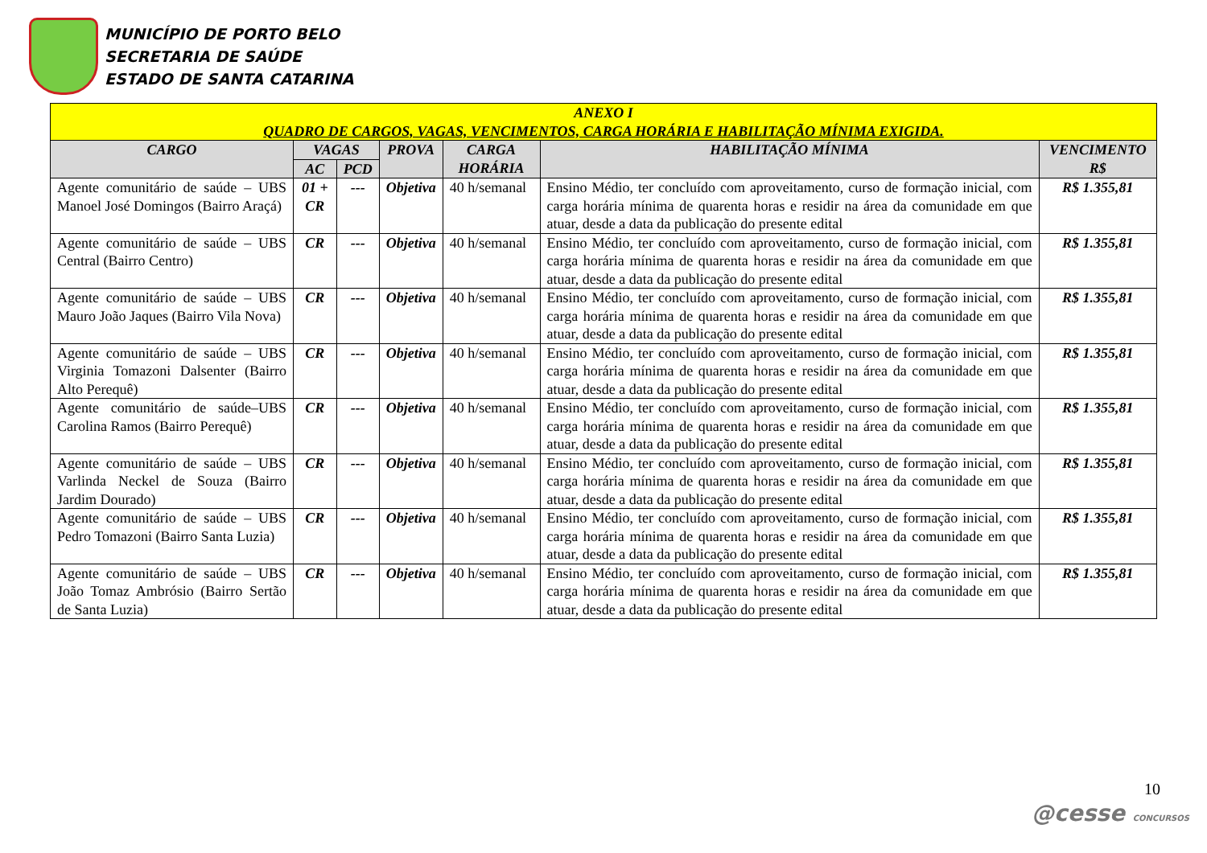MUNICÍPIO DE PORTO BELO
SECRETARIA DE SAÚDE
ESTADO DE SANTA CATARINA
| ANEXO I QUADRO DE CARGOS, VAGAS, VENCIMENTOS, CARGA HORÁRIA E HABILITAÇÃO MÍNIMA EXIGIDA. | | | | | | |
| --- | --- | --- | --- | --- | --- | --- |
| CARGO | VAGAS | | PROVA | CARGA HORÁRIA | HABILITAÇÃO MÍNIMA | VENCIMENTO R$ |
| | AC | PCD | | | | |
| Agente comunitário de saúde – UBS Manoel José Domingos (Bairro Araçá) | 01 + CR | --- | Objetiva | 40 h/semanal | Ensino Médio, ter concluído com aproveitamento, curso de formação inicial, com carga horária mínima de quarenta horas e residir na área da comunidade em que atuar, desde a data da publicação do presente edital | R$ 1.355,81 |
| Agente comunitário de saúde – UBS Central (Bairro Centro) | CR | --- | Objetiva | 40 h/semanal | Ensino Médio, ter concluído com aproveitamento, curso de formação inicial, com carga horária mínima de quarenta horas e residir na área da comunidade em que atuar, desde a data da publicação do presente edital | R$ 1.355,81 |
| Agente comunitário de saúde – UBS Mauro João Jaques (Bairro Vila Nova) | CR | --- | Objetiva | 40 h/semanal | Ensino Médio, ter concluído com aproveitamento, curso de formação inicial, com carga horária mínima de quarenta horas e residir na área da comunidade em que atuar, desde a data da publicação do presente edital | R$ 1.355,81 |
| Agente comunitário de saúde – UBS Virginia Tomazoni Dalsenter (Bairro Alto Perequê) | CR | --- | Objetiva | 40 h/semanal | Ensino Médio, ter concluído com aproveitamento, curso de formação inicial, com carga horária mínima de quarenta horas e residir na área da comunidade em que atuar, desde a data da publicação do presente edital | R$ 1.355,81 |
| Agente comunitário de saúde–UBS Carolina Ramos (Bairro Perequê) | CR | --- | Objetiva | 40 h/semanal | Ensino Médio, ter concluído com aproveitamento, curso de formação inicial, com carga horária mínima de quarenta horas e residir na área da comunidade em que atuar, desde a data da publicação do presente edital | R$ 1.355,81 |
| Agente comunitário de saúde – UBS Varlinda Neckel de Souza (Bairro Jardim Dourado) | CR | --- | Objetiva | 40 h/semanal | Ensino Médio, ter concluído com aproveitamento, curso de formação inicial, com carga horária mínima de quarenta horas e residir na área da comunidade em que atuar, desde a data da publicação do presente edital | R$ 1.355,81 |
| Agente comunitário de saúde – UBS Pedro Tomazoni (Bairro Santa Luzia) | CR | --- | Objetiva | 40 h/semanal | Ensino Médio, ter concluído com aproveitamento, curso de formação inicial, com carga horária mínima de quarenta horas e residir na área da comunidade em que atuar, desde a data da publicação do presente edital | R$ 1.355,81 |
| Agente comunitário de saúde – UBS João Tomaz Ambrósio (Bairro Sertão de Santa Luzia) | CR | --- | Objetiva | 40 h/semanal | Ensino Médio, ter concluído com aproveitamento, curso de formação inicial, com carga horária mínima de quarenta horas e residir na área da comunidade em que atuar, desde a data da publicação do presente edital | R$ 1.355,81 |
10
@cesse CONCURSOS